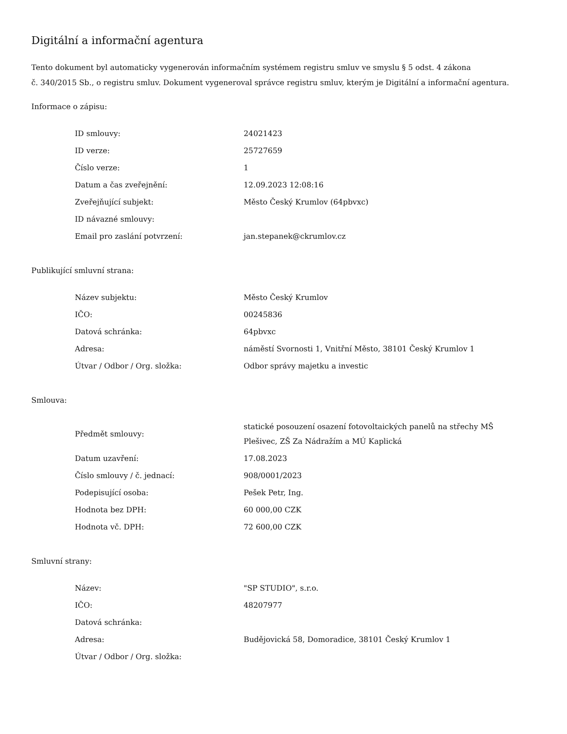Digitální a informační agentura
Tento dokument byl automaticky vygenerován informačním systémem registru smluv ve smyslu § 5 odst. 4 zákona
č. 340/2015 Sb., o registru smluv. Dokument vygeneroval správce registru smluv, kterým je Digitální a informační agentura.
Informace o zápisu:
| ID smlouvy: | 24021423 |
| ID verze: | 25727659 |
| Číslo verze: | 1 |
| Datum a čas zveřejnění: | 12.09.2023 12:08:16 |
| Zveřejňující subjekt: | Město Český Krumlov (64pbvxc) |
| ID návazné smlouvy: | |
| Email pro zaslání potvrzení: | jan.stepanek@ckrumlov.cz |
Publikující smluvní strana:
| Název subjektu: | Město Český Krumlov |
| IČO: | 00245836 |
| Datová schránka: | 64pbvxc |
| Adresa: | náměstí Svornosti 1, Vnitřní Město, 38101 Český Krumlov 1 |
| Útvar / Odbor / Org. složka: | Odbor správy majetku a investic |
Smlouva:
| Předmět smlouvy: | statické posouzení osazení fotovoltaických panelů na střechy MŠ Plešivec, ZŠ Za Nádražím a MÚ Kaplická |
| Datum uzavření: | 17.08.2023 |
| Číslo smlouvy / č. jednací: | 908/0001/2023 |
| Podepisující osoba: | Pešek Petr, Ing. |
| Hodnota bez DPH: | 60 000,00 CZK |
| Hodnota vč. DPH: | 72 600,00 CZK |
Smluvní strany:
| Název: | "SP STUDIO", s.r.o. |
| IČO: | 48207977 |
| Datová schránka: | |
| Adresa: | Budějovická 58, Domoradice, 38101 Český Krumlov 1 |
| Útvar / Odbor / Org. složka: | |